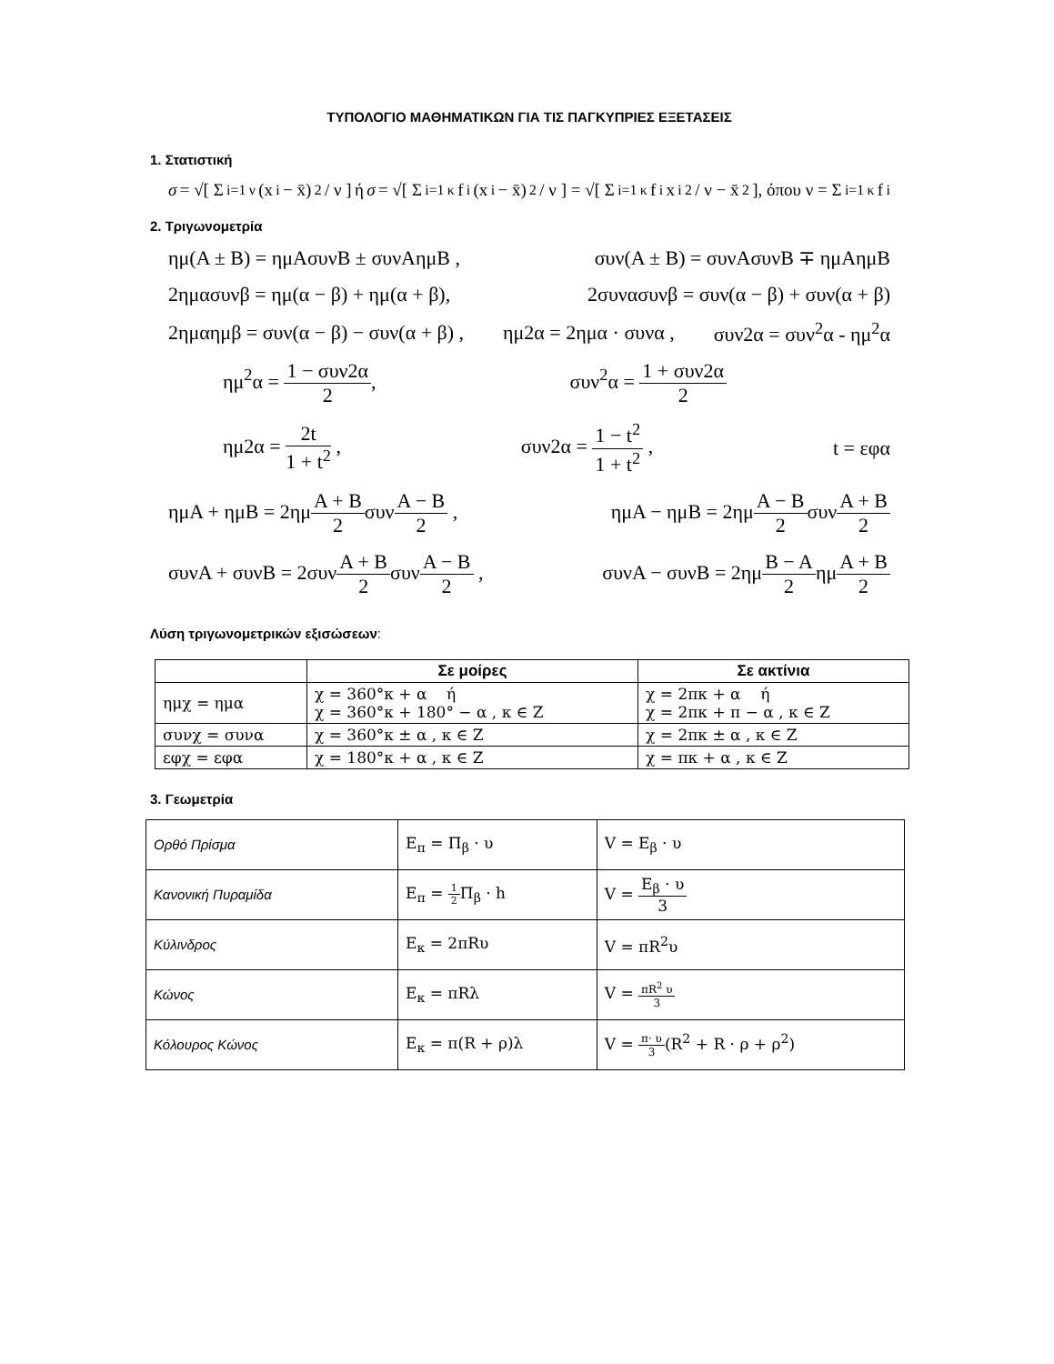ΤΥΠΟΛΟΓΙΟ ΜΑΘΗΜΑΤΙΚΩΝ ΓΙΑ ΤΙΣ ΠΑΓΚΥΠΡΙΕΣ ΕΞΕΤΑΣΕΙΣ
1. Στατιστική
σ = √[ Σ<sub>i=1</sub><sup>ν</sup>(x<sub>i</sub> − x̄)<sup>2</sup> / ν ] ή σ = √[ Σ<sub>i=1</sub><sup>κ</sup> f<sub>i</sub>(x<sub>i</sub> − x̄)<sup>2</sup> / ν ] = √[ Σ<sub>i=1</sub><sup>κ</sup> f<sub>i</sub>x<sub>i</sub><sup>2</sup> / ν − x̄<sup>2</sup> ], όπου ν = Σ<sub>i=1</sub><sup>κ</sup> f<sub>i</sub>
2. Τριγωνομετρία
ημ(Α ± Β) = ημΑσυνΒ ± συνΑημΒ , συν(Α ± Β) = συνΑσυνΒ ∓ ημΑημΒ
2ημασυνβ = ημ(α − β) + ημ(α + β), 2συνασυνβ = συν(α − β) + συν(α + β)
2ημαημβ = συν(α − β) − συν(α + β) , ημ2α = 2ημα · συνα , συν2α = συν<sup>2</sup>α - ημ<sup>2</sup>α
ημ<sup>2</sup>α = 1 − συν2α 2, συν<sup>2</sup>α = 1 + συν2α 2
ημ2α = 2t 1 + t<sup>2</sup> , συν2α = 1 − t<sup>2</sup> 1 + t<sup>2</sup> , t = εφα
ημΑ + ημΒ = 2ημΑ + Β 2συνΑ − Β 2 , ημΑ − ημΒ = 2ημΑ − Β 2συνΑ + Β 2
συνΑ + συνΒ = 2συνΑ + Β 2συνΑ − Β 2 , συνΑ − συνΒ = 2ημΒ − Α 2ημΑ + Β 2
Λύση τριγωνομετρικών εξισώσεων:
| | Σε μοίρες | Σε ακτίνια |
| --- | --- | --- |
| ημχ = ημα | χ = 360°κ + α ή χ = 360°κ + 180° − α , κ ∈ Ζ | χ = 2πκ + α ή χ = 2πκ + π − α , κ ∈ Ζ |
| συνχ = συνα | χ = 360°κ ± α , κ ∈ Ζ | χ = 2πκ ± α , κ ∈ Ζ |
| εφχ = εφα | χ = 180°κ + α , κ ∈ Ζ | χ = πκ + α , κ ∈ Ζ |
3. Γεωμετρία
| Ορθό Πρίσμα | Ε<sub>π</sub> = Π<sub>β</sub> · υ | V = Ε<sub>β</sub> · υ |
| Κανονική Πυραμίδα | Ε<sub>π</sub> = 1 2 Π<sub>β</sub> · h | V = Ε<sub>β</sub> · υ 3 |
| Κύλινδρος | Ε<sub>κ</sub> = 2πRυ | V = πR<sup>2</sup>υ |
| Κώνος | Ε<sub>κ</sub> = πRλ | V = πR<sup>2</sup> υ 3 |
| Κόλουρος Κώνος | Ε<sub>κ</sub> = π(R + ρ)λ | V = π· υ 3 (R<sup>2</sup> + R · ρ + ρ<sup>2</sup>) |